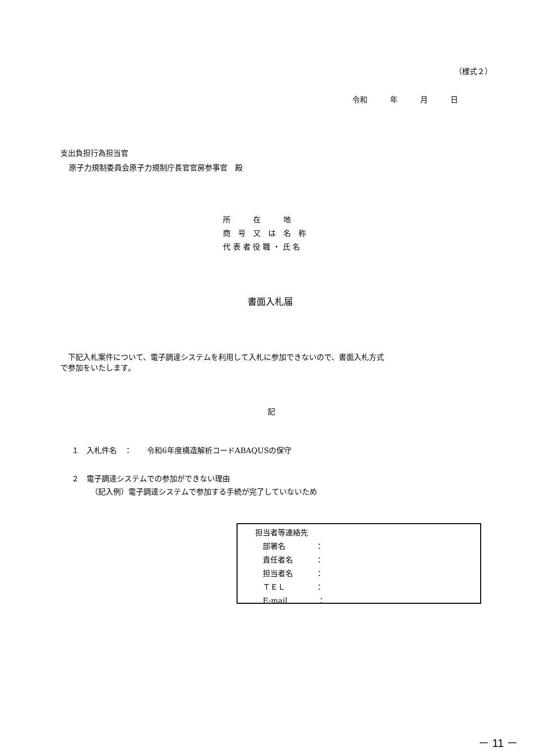（様式２）
令和　　　年　　　月　　　日
支出負担行為担当官
原子力規制委員会原子力規制庁長官官房参事官　殿
所　　　在　　　地
商　号　又　は　名　称
代 表 者 役 職 ・ 氏 名
書面入札届
　下記入札案件について、電子調達システムを利用して入札に参加できないので、書面入札方式
で参加をいたします。
記
１　入札件名　：　　令和6年度構造解析コードABAQUSの保守
２　電子調達システムでの参加ができない理由
（記入例）電子調達システムで参加する手続が完了していないため
担当者等連絡先
　部署名　　　　：
　責任者名　　　：
　担当者名　　　：
　ＴＥＬ　　　　：
　E-mail　　　　：
－ 11 －